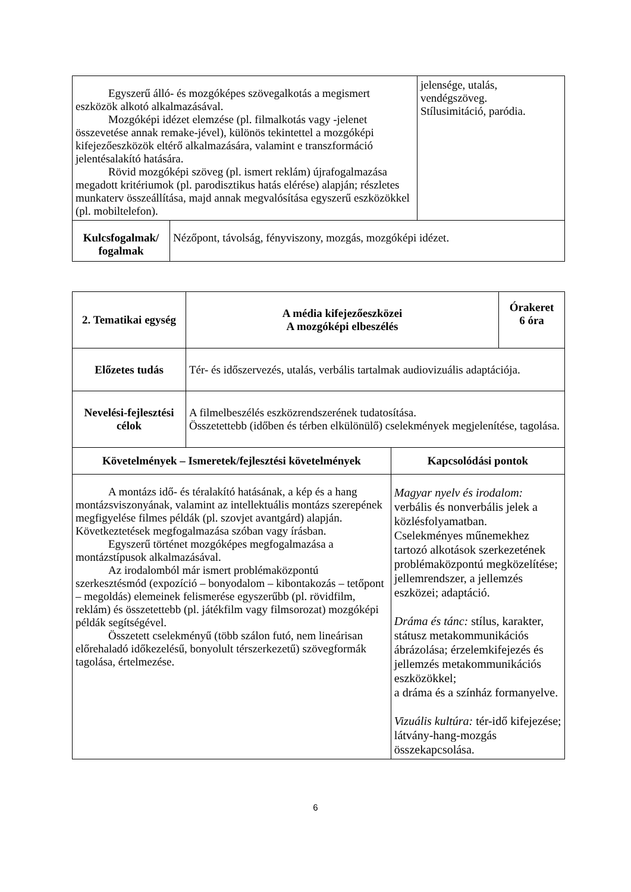| Egyszerű álló- és mozgóképes szövegalkotás a megismert eszközök alkotó alkalmazásával. Mozgóképi idézet elemzése (pl. filmalkotás vagy -jelenet összevetése annak remake-jével), különös tekintettel a mozgóképi kifejezőeszközök eltérő alkalmazására, valamint e transzformáció jelentésalakító hatására. Rövid mozgóképi szöveg (pl. ismert reklám) újrafogalmazása megadott kritériumok (pl. parodisztikus hatás elérése) alapján; részletes munkaterv összeállítása, majd annak megvalósítása egyszerű eszközökkel (pl. mobiltelefon). | | jelensége, utalás, vendégszöveg. Stílusimitáció, paródia. |
| Kulcsfogalmak/ fogalmak | Nézőpont, távolság, fényviszony, mozgás, mozgóképi idézet. | |
| 2. Tematikai egység | A média kifejezőeszközei A mozgóképi elbeszélés | | Órakeret 6 óra |
| --- | --- | --- | --- |
| Előzetes tudás | Tér- és időszervezés, utalás, verbális tartalmak audiovizuális adaptációja. | | |
| Nevelési-fejlesztési célok | A filmelbeszélés eszközrendszerének tudatosítása. Összetettebb (időben és térben elkülönülő) cselekmények megjelenítése, tagolása. | | |
| Követelmények – Ismeretek/fejlesztési követelmények | | Kapcsolódási pontok | |
| A montázs idő- és téralakító hatásának, a kép és a hang montázsviszonyának, valamint az intellektuális montázs szerepének megfigyelése filmes példák (pl. szovjet avantgárd) alapján. Következtetések megfogalmazása szóban vagy írásban. Egyszerű történet mozgóképes megfogalmazása a montázstípusok alkalmazásával. Az irodalomból már ismert problémaközpontú szerkesztésmód (expozíció – bonyodalom – kibontakozás – tetőpont – megoldás) elemeinek felismerése egyszerűbb (pl. rövidfilm, reklám) és összetettebb (pl. játékfilm vagy filmsorozat) mozgóképi példák segítségével. Összetett cselekményű (több szálon futó, nem lineárisan előrehaladó időkezelésű, bonyolult térszerkezetű) szövegformák tagolása, értelmezése. | | Magyar nyelv és irodalom: verbális és nonverbális jelek a közlésfolyamatban. Cselekményes műnemekhez tartozó alkotások szerkezetének problémaközpontú megközelítése; jellemrendszer, a jellemzés eszközei; adaptáció. Dráma és tánc: stílus, karakter, státusz metakommunikációs ábrázolása; érzelemkifejezés és jellemzés metakommunikációs eszközökkel; a dráma és a színház formanyelve. Vizuális kultúra: tér-idő kifejezése; látvány-hang-mozgás összekapcsolása. | |
6